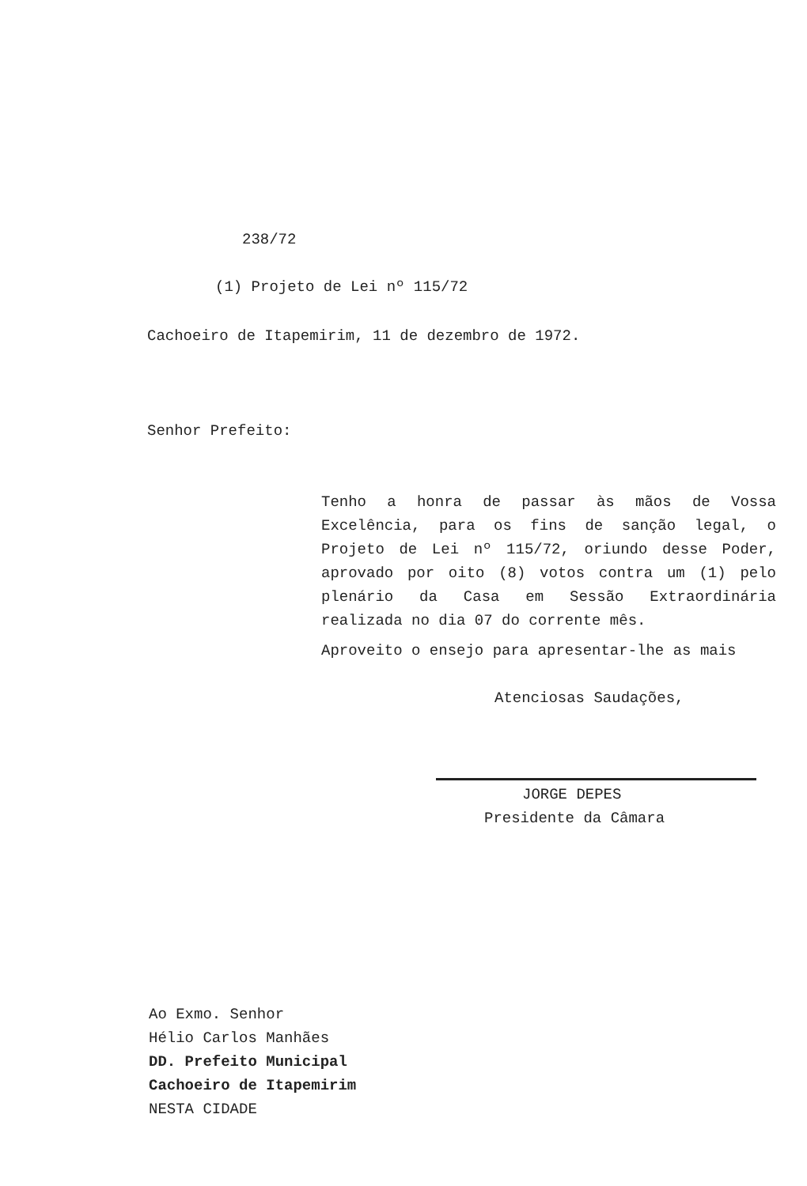238/72
(1) Projeto de Lei nº 115/72
Cachoeiro de Itapemirim, 11 de dezembro de 1972.
Senhor Prefeito:
Tenho a honra de passar às mãos de Vossa Excelência, para os fins de sanção legal, o Projeto de Lei nº 115/72, oriundo desse Poder, aprovado por oito (8) votos contra um (1) pelo plenário da Casa em Sessão Extraordinária realizada no dia 07 do corrente mês.
Aproveito o ensejo para apresentar-lhe as mais
Atenciosas Saudações,
JORGE DEPES
Presidente da Câmara
Ao Exmo. Senhor
Hélio Carlos Manhães
DD. Prefeito Municipal
Cachoeiro de Itapemirim
NESTA CIDADE